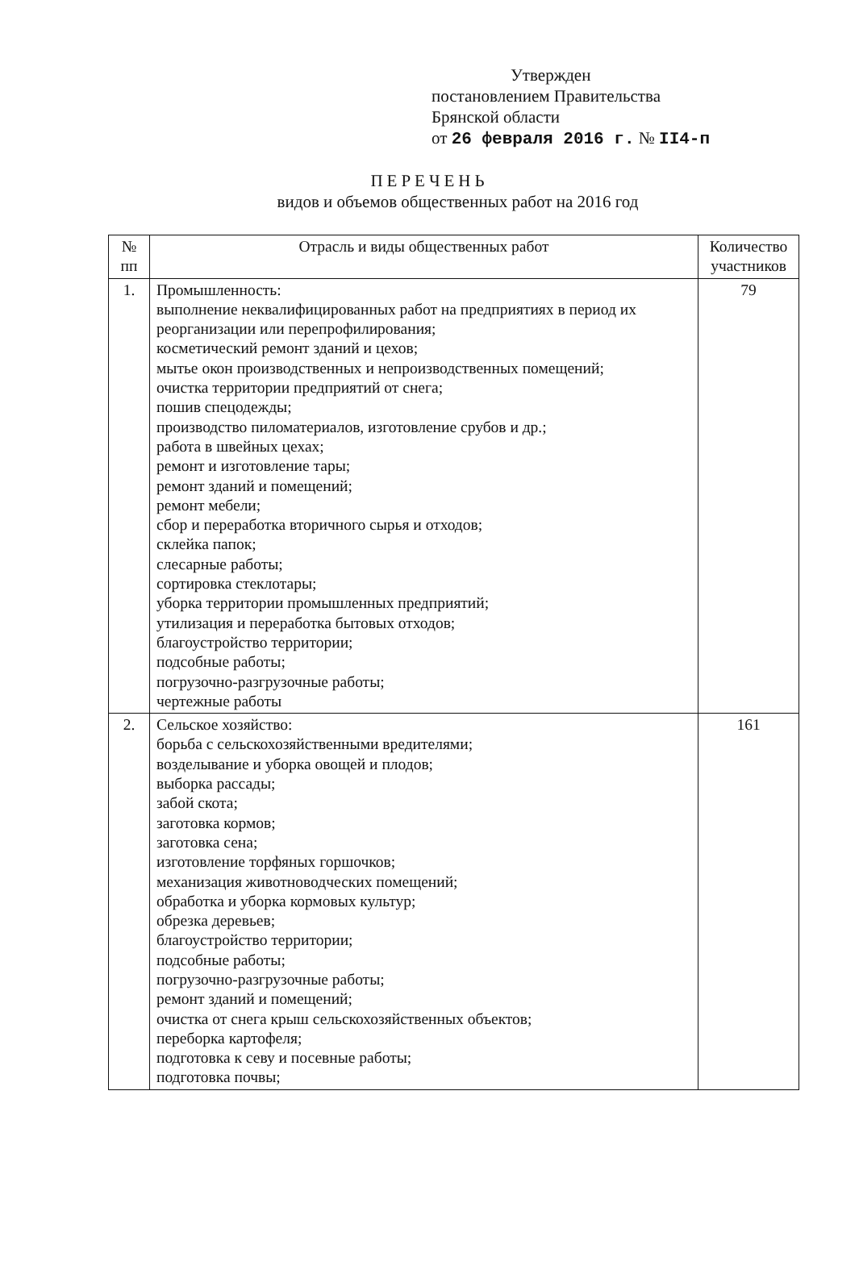Утвержден
постановлением Правительства
Брянской области
от 26 февраля 2016 г. № II4-п
ПЕРЕЧЕНЬ
видов и объемов общественных работ на 2016 год
| № пп | Отрасль и виды общественных работ | Количество участников |
| --- | --- | --- |
| 1. | Промышленность: выполнение неквалифицированных работ на предприятиях в период их реорганизации или перепрофилирования; косметический ремонт зданий и цехов; мытье окон производственных и непроизводственных помещений; очистка территории предприятий от снега; пошив спецодежды; производство пиломатериалов, изготовление срубов и др.; работа в швейных цехах; ремонт и изготовление тары; ремонт зданий и помещений; ремонт мебели; сбор и переработка вторичного сырья и отходов; склейка папок; слесарные работы; сортировка стеклотары; уборка территории промышленных предприятий; утилизация и переработка бытовых отходов; благоустройство территории; подсобные работы; погрузочно-разгрузочные работы; чертежные работы | 79 |
| 2. | Сельское хозяйство: борьба с сельскохозяйственными вредителями; возделывание и уборка овощей и плодов; выборка рассады; забой скота; заготовка кормов; заготовка сена; изготовление торфяных горшочков; механизация животноводческих помещений; обработка и уборка кормовых культур; обрезка деревьев; благоустройство территории; подсобные работы; погрузочно-разгрузочные работы; ремонт зданий и помещений; очистка от снега крыш сельскохозяйственных объектов; переборка картофеля; подготовка к севу и посевные работы; подготовка почвы; | 161 |